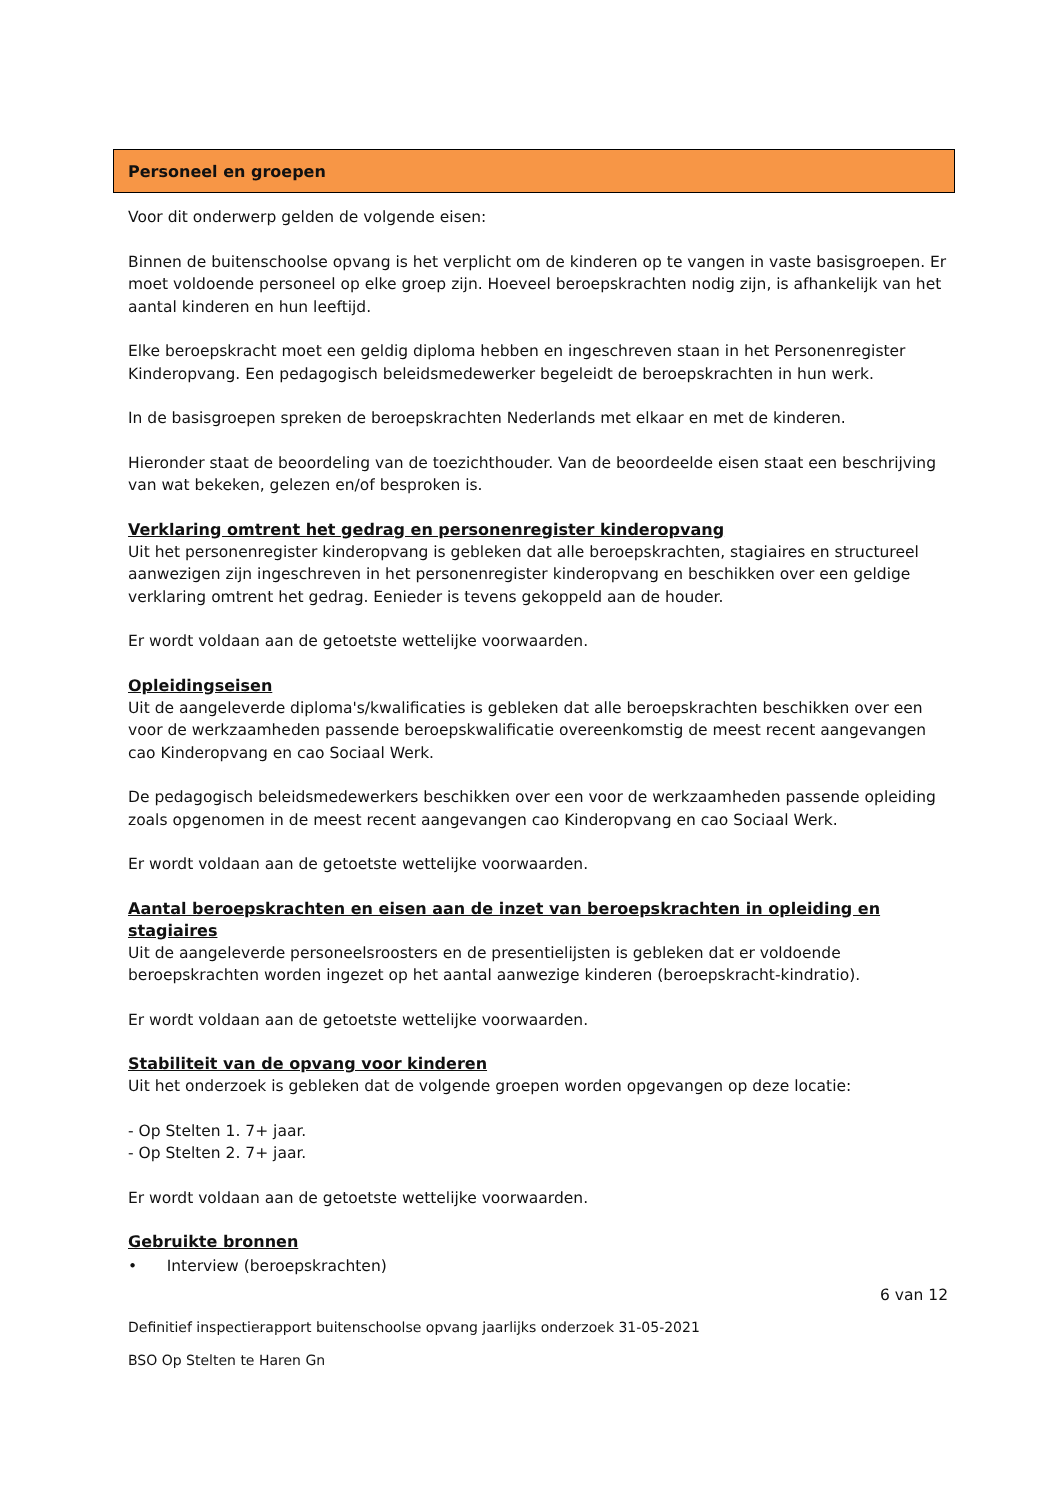Personeel en groepen
Voor dit onderwerp gelden de volgende eisen:
Binnen de buitenschoolse opvang is het verplicht om de kinderen op te vangen in vaste basisgroepen. Er moet voldoende personeel op elke groep zijn. Hoeveel beroepskrachten nodig zijn, is afhankelijk van het aantal kinderen en hun leeftijd.
Elke beroepskracht moet een geldig diploma hebben en ingeschreven staan in het Personenregister Kinderopvang. Een pedagogisch beleidsmedewerker begeleidt de beroepskrachten in hun werk.
In de basisgroepen spreken de beroepskrachten Nederlands met elkaar en met de kinderen.
Hieronder staat de beoordeling van de toezichthouder. Van de beoordeelde eisen staat een beschrijving van wat bekeken, gelezen en/of besproken is.
Verklaring omtrent het gedrag en personenregister kinderopvang
Uit het personenregister kinderopvang is gebleken dat alle beroepskrachten, stagiaires en structureel aanwezigen zijn ingeschreven in het personenregister kinderopvang en beschikken over een geldige verklaring omtrent het gedrag. Eenieder is tevens gekoppeld aan de houder.
Er wordt voldaan aan de getoetste wettelijke voorwaarden.
Opleidingseisen
Uit de aangeleverde diploma's/kwalificaties is gebleken dat alle beroepskrachten beschikken over een voor de werkzaamheden passende beroepskwalificatie overeenkomstig de meest recent aangevangen cao Kinderopvang en cao Sociaal Werk.
De pedagogisch beleidsmedewerkers beschikken over een voor de werkzaamheden passende opleiding zoals opgenomen in de meest recent aangevangen cao Kinderopvang en cao Sociaal Werk.
Er wordt voldaan aan de getoetste wettelijke voorwaarden.
Aantal beroepskrachten en eisen aan de inzet van beroepskrachten in opleiding en stagiaires
Uit de aangeleverde personeelsroosters en de presentielijsten is gebleken dat er voldoende beroepskrachten worden ingezet op het aantal aanwezige kinderen (beroepskracht-kindratio).
Er wordt voldaan aan de getoetste wettelijke voorwaarden.
Stabiliteit van de opvang voor kinderen
Uit het onderzoek is gebleken dat de volgende groepen worden opgevangen op deze locatie:
- Op Stelten 1. 7+ jaar.
- Op Stelten 2. 7+ jaar.
Er wordt voldaan aan de getoetste wettelijke voorwaarden.
Gebruikte bronnen
• Interview (beroepskrachten)
6 van 12
Definitief inspectierapport buitenschoolse opvang jaarlijks onderzoek 31-05-2021
BSO Op Stelten te Haren Gn